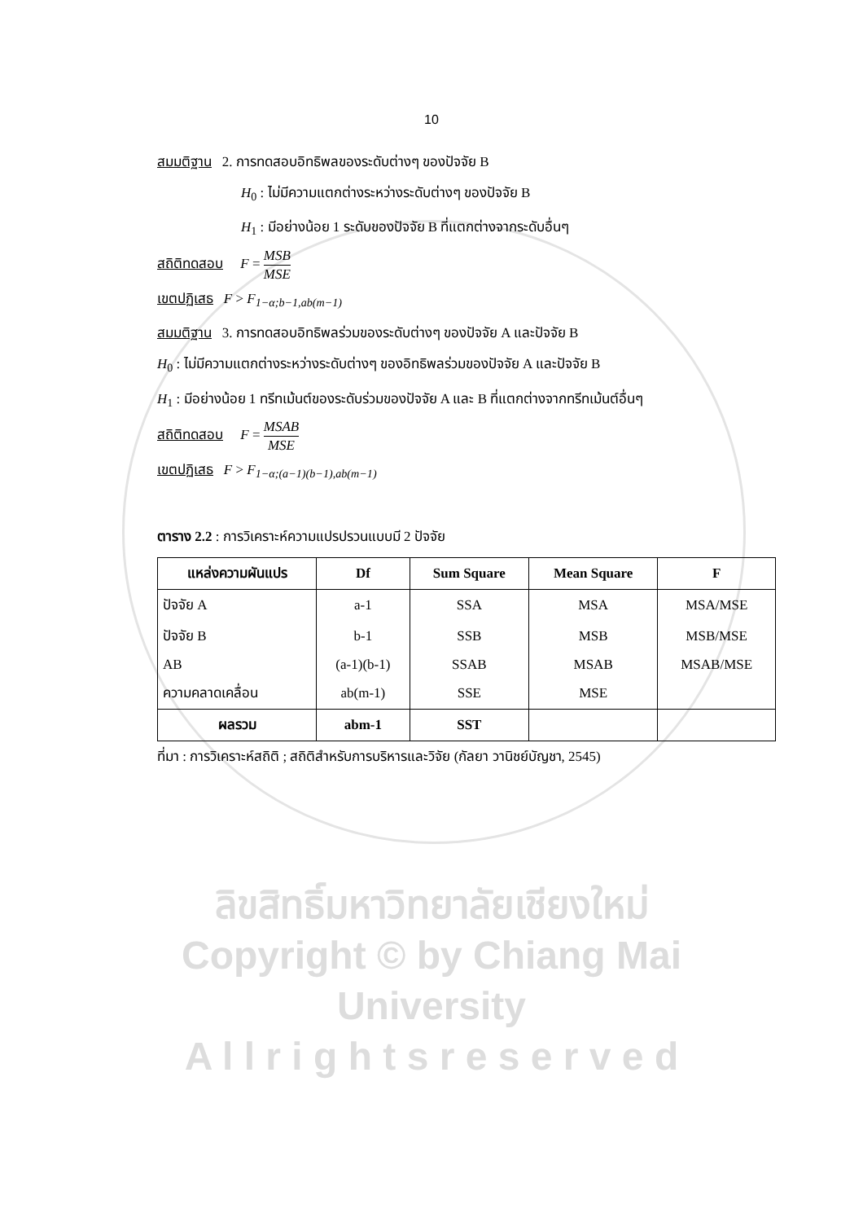10
สมมติฐาน 2. การทดสอบอิทธิพลของระดับต่างๆ ของปัจจัย B
H<sub>0</sub> : ไม่มีความแตกต่างระหว่างระดับต่างๆ ของปัจจัย B
H<sub>1</sub> : มีอย่างน้อย 1 ระดับของปัจจัย B ที่แตกต่างจากระดับอื่นๆ
สถิติทดสอบ F = MSB MSE
เขตปฏิเสธ F > F<sub>1−α;b−1,ab(m−1)</sub>
สมมติฐาน 3. การทดสอบอิทธิพลร่วมของระดับต่างๆ ของปัจจัย A และปัจจัย B
H<sub>0</sub> : ไม่มีความแตกต่างระหว่างระดับต่างๆ ของอิทธิพลร่วมของปัจจัย A และปัจจัย B
H<sub>1</sub> : มีอย่างน้อย 1 ทรีทเม้นต์ของระดับร่วมของปัจจัย A และ B ที่แตกต่างจากทรีทเม้นต์อื่นๆ
สถิติทดสอบ F = MSAB MSE
เขตปฏิเสธ F > F<sub>1−α;(a−1)(b−1),ab(m−1)</sub>
ตาราง 2.2 : การวิเคราะห์ความแปรปรวนแบบมี 2 ปัจจัย
| แหล่งความผันแปร | Df | Sum Square | Mean Square | F |
| --- | --- | --- | --- | --- |
| ปัจจัย A | a-1 | SSA | MSA | MSA/MSE |
| ปัจจัย B | b-1 | SSB | MSB | MSB/MSE |
| AB | (a-1)(b-1) | SSAB | MSAB | MSAB/MSE |
| ความคลาดเคลื่อน | ab(m-1) | SSE | MSE | |
| ผลรวม | abm-1 | SST | | |
ที่มา : การวิเคราะห์สถิติ ; สถิติสำหรับการบริหารและวิจัย (กัลยา วานิชย์บัญชา, 2545)
ลิขสิทธิ์มหาวิทยาลัยเชียงใหม่
Copyright © by Chiang Mai University
A l l r i g h t s r e s e r v e d